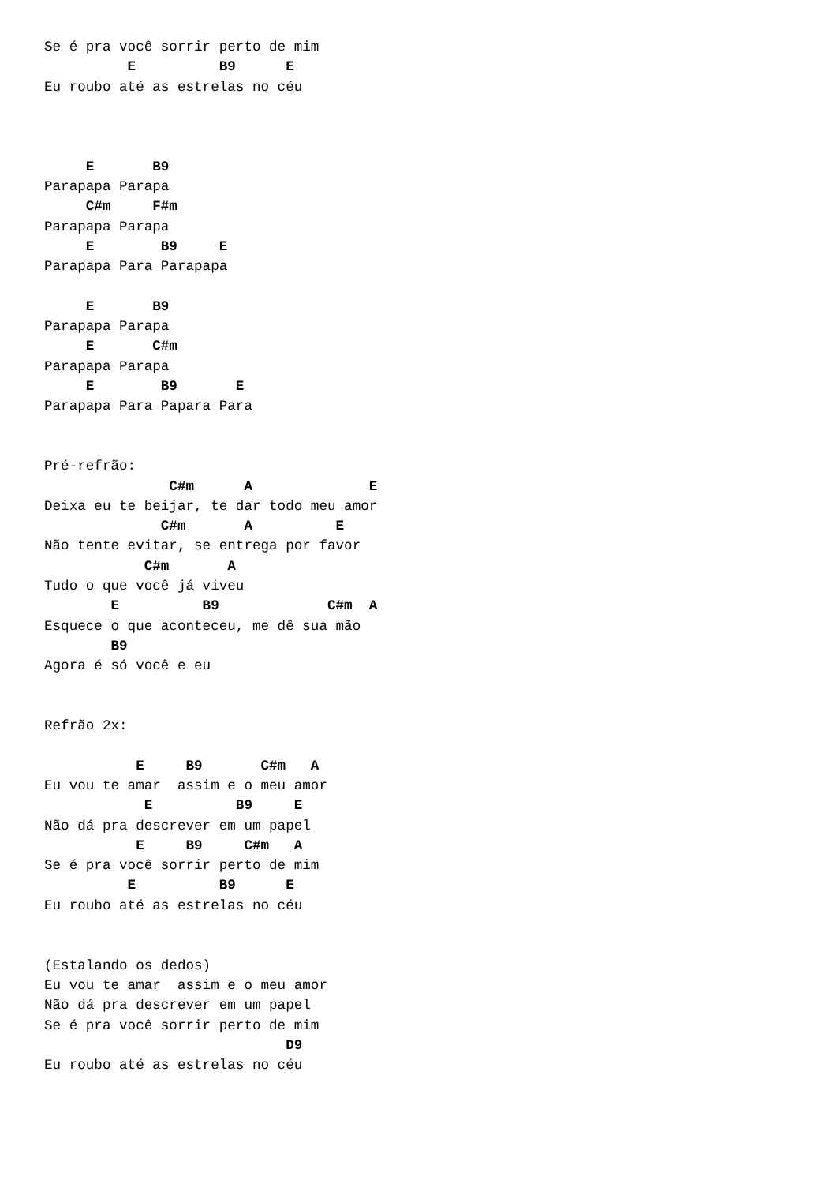Se é pra você sorrir perto de mim
          E          B9      E
Eu roubo até as estrelas no céu



     E       B9
Parapapa Parapa
     C#m     F#m
Parapapa Parapa
     E        B9     E
Parapapa Para Parapapa

     E       B9
Parapapa Parapa
     E       C#m
Parapapa Parapa
     E        B9       E
Parapapa Para Papara Para


Pré-refrão:
               C#m      A              E
Deixa eu te beijar, te dar todo meu amor
              C#m       A          E
Não tente evitar, se entrega por favor
            C#m       A
Tudo o que você já viveu
        E          B9             C#m  A
Esquece o que aconteceu, me dê sua mão
        B9
Agora é só você e eu


Refrão 2x:

           E     B9       C#m   A
Eu vou te amar  assim e o meu amor
            E          B9     E
Não dá pra descrever em um papel
           E     B9     C#m   A
Se é pra você sorrir perto de mim
          E          B9      E
Eu roubo até as estrelas no céu


(Estalando os dedos)
Eu vou te amar  assim e o meu amor
Não dá pra descrever em um papel
Se é pra você sorrir perto de mim
                             D9
Eu roubo até as estrelas no céu